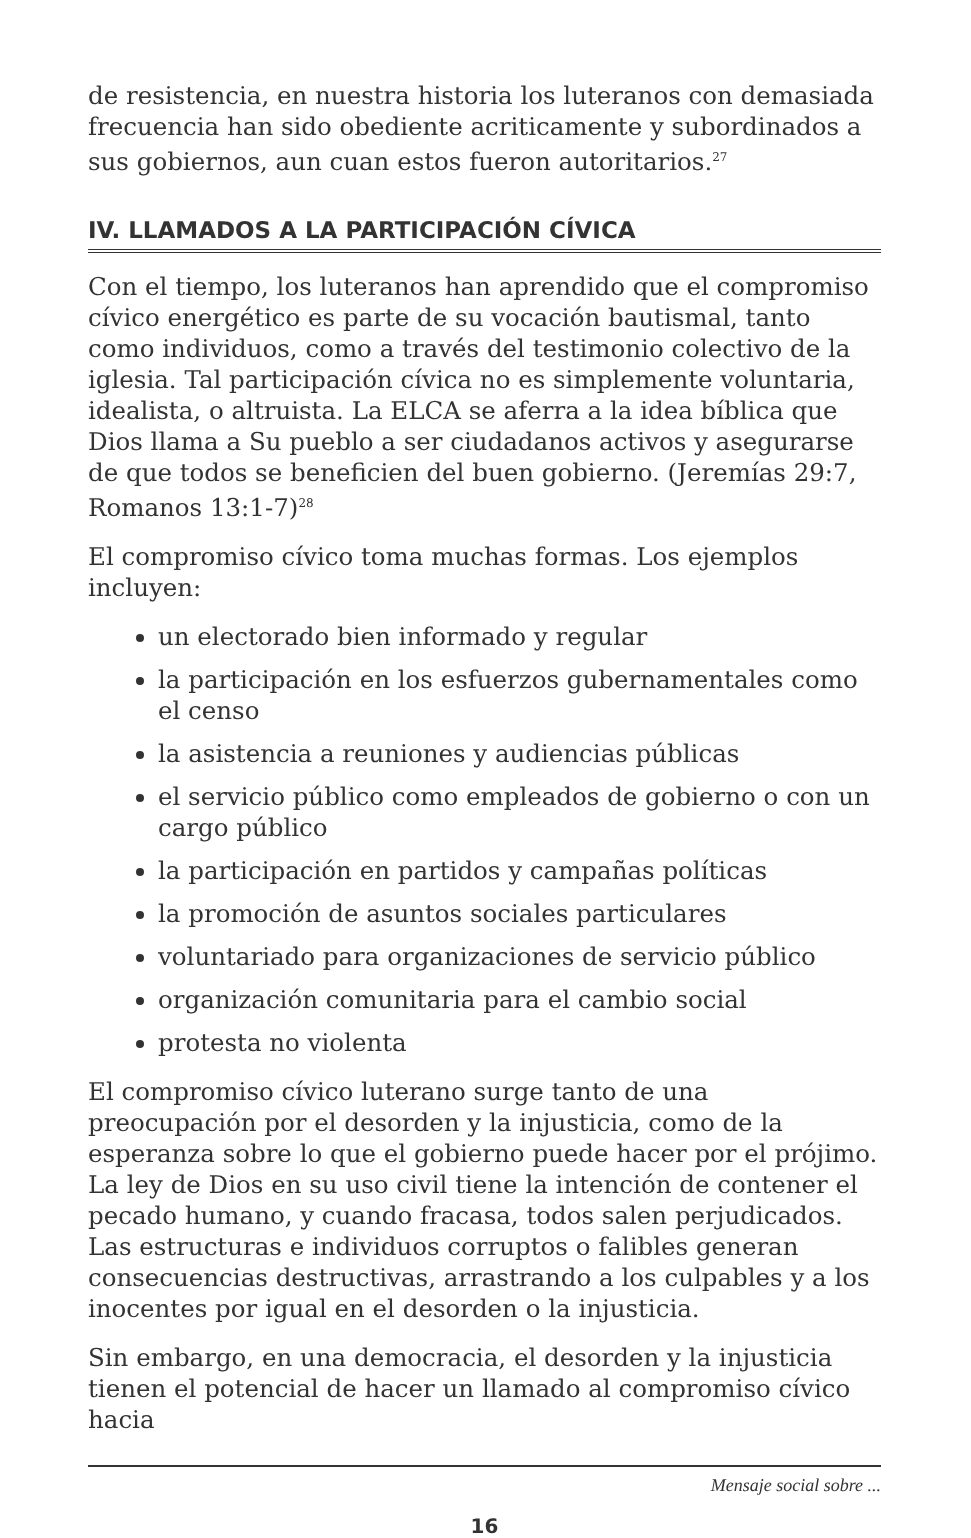de resistencia, en nuestra historia los luteranos con demasiada frecuencia han sido obediente acriticamente y subordinados a sus gobiernos, aun cuan estos fueron autoritarios.<sup>27</sup>
IV. LLAMADOS A LA PARTICIPACIÓN CÍVICA
Con el tiempo, los luteranos han aprendido que el compromiso cívico energético es parte de su vocación bautismal, tanto como individuos, como a través del testimonio colectivo de la iglesia. Tal participación cívica no es simplemente voluntaria, idealista, o altruista. La ELCA se aferra a la idea bíblica que Dios llama a Su pueblo a ser ciudadanos activos y asegurarse de que todos se beneficien del buen gobierno. (Jeremías 29:7, Romanos 13:1-7)<sup>28</sup>
El compromiso cívico toma muchas formas. Los ejemplos incluyen:
un electorado bien informado y regular
la participación en los esfuerzos gubernamentales como el censo
la asistencia a reuniones y audiencias públicas
el servicio público como empleados de gobierno o con un cargo público
la participación en partidos y campañas políticas
la promoción de asuntos sociales particulares
voluntariado para organizaciones de servicio público
organización comunitaria para el cambio social
protesta no violenta
El compromiso cívico luterano surge tanto de una preocupación por el desorden y la injusticia, como de la esperanza sobre lo que el gobierno puede hacer por el prójimo. La ley de Dios en su uso civil tiene la intención de contener el pecado humano, y cuando fracasa, todos salen perjudicados. Las estructuras e individuos corruptos o falibles generan consecuencias destructivas, arrastrando a los culpables y a los inocentes por igual en el desorden o la injusticia.
Sin embargo, en una democracia, el desorden y la injusticia tienen el potencial de hacer un llamado al compromiso cívico hacia
Mensaje social sobre ...
16